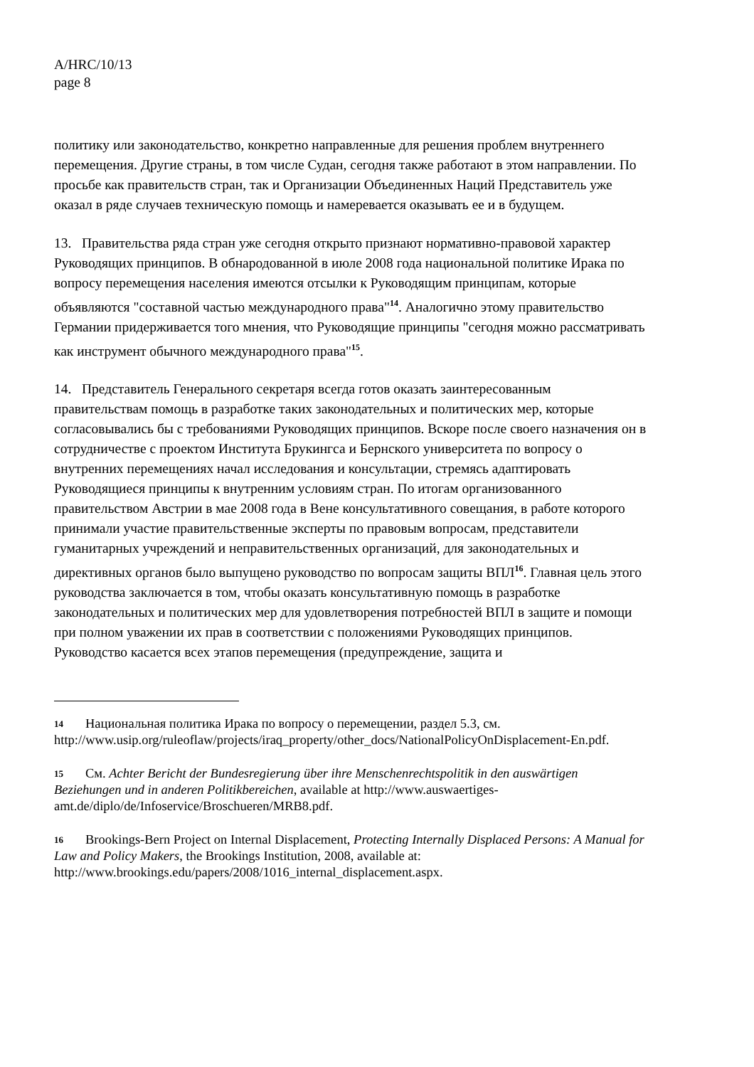A/HRC/10/13
page 8
политику или законодательство, конкретно направленные для решения проблем внутреннего перемещения. Другие страны, в том числе Судан, сегодня также работают в этом направлении. По просьбе как правительств стран, так и Организации Объединенных Наций Представитель уже оказал в ряде случаев техническую помощь и намеревается оказывать ее и в будущем.
13. Правительства ряда стран уже сегодня открыто признают нормативно-правовой характер Руководящих принципов. В обнародованной в июле 2008 года национальной политике Ирака по вопросу перемещения населения имеются отсылки к Руководящим принципам, которые объявляются "составной частью международного права"<sup>14</sup>. Аналогично этому правительство Германии придерживается того мнения, что Руководящие принципы "сегодня можно рассматривать как инструмент обычного международного права"<sup>15</sup>.
14. Представитель Генерального секретаря всегда готов оказать заинтересованным правительствам помощь в разработке таких законодательных и политических мер, которые согласовывались бы с требованиями Руководящих принципов. Вскоре после своего назначения он в сотрудничестве с проектом Института Брукингса и Бернского университета по вопросу о внутренних перемещениях начал исследования и консультации, стремясь адаптировать Руководящиеся принципы к внутренним условиям стран. По итогам организованного правительством Австрии в мае 2008 года в Вене консультативного совещания, в работе которого принимали участие правительственные эксперты по правовым вопросам, представители гуманитарных учреждений и неправительственных организаций, для законодательных и директивных органов было выпущено руководство по вопросам защиты ВПЛ<sup>16</sup>. Главная цель этого руководства заключается в том, чтобы оказать консультативную помощь в разработке законодательных и политических мер для удовлетворения потребностей ВПЛ в защите и помощи при полном уважении их прав в соответствии с положениями Руководящих принципов. Руководство касается всех этапов перемещения (предупреждение, защита и
14 Национальная политика Ирака по вопросу о перемещении, раздел 5.3, см. http://www.usip.org/ruleoflaw/projects/iraq_property/other_docs/NationalPolicyOnDisplacement-En.pdf.
15 См. Achter Bericht der Bundesregierung über ihre Menschenrechtspolitik in den auswärtigen Beziehungen und in anderen Politikbereichen, available at http://www.auswaertiges-amt.de/diplo/de/Infoservice/Broschueren/MRB8.pdf.
16 Brookings-Bern Project on Internal Displacement, Protecting Internally Displaced Persons: A Manual for Law and Policy Makers, the Brookings Institution, 2008, available at: http://www.brookings.edu/papers/2008/1016_internal_displacement.aspx.